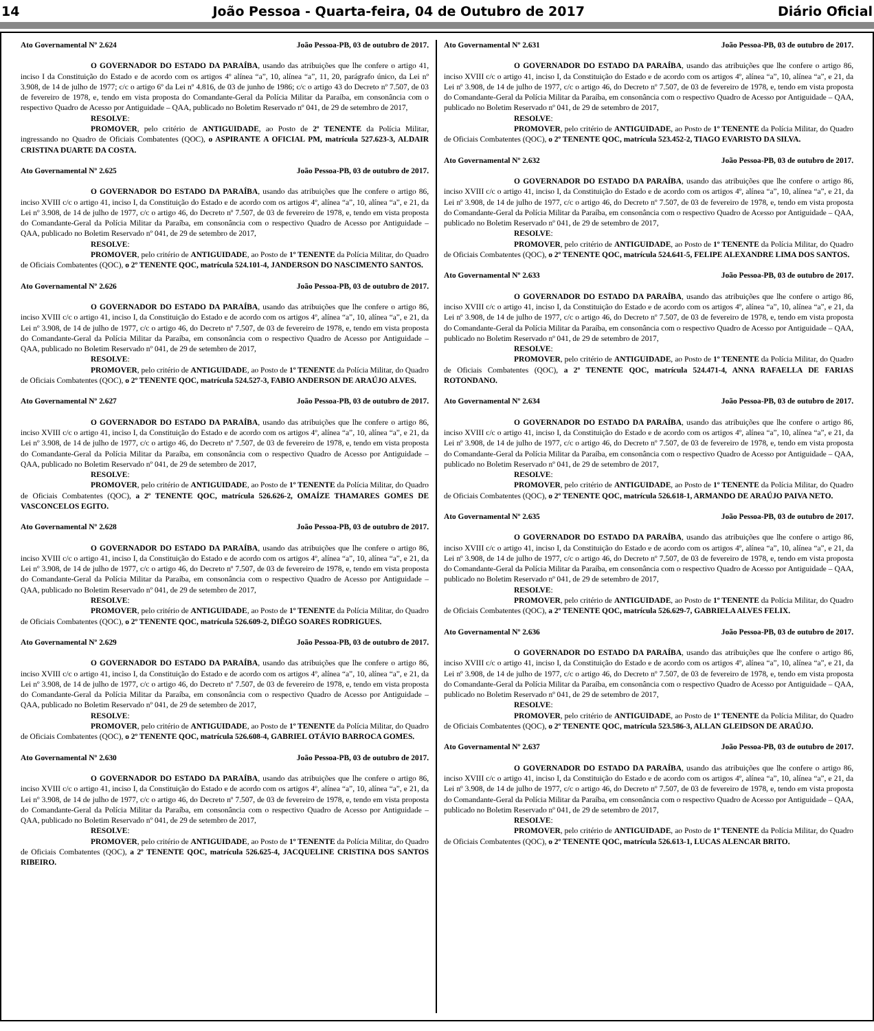14 João Pessoa - Quarta-feira, 04 de Outubro de 2017 Diário Oficial
Ato Governamental Nº 2.624 João Pessoa-PB, 03 de outubro de 2017.
O GOVERNADOR DO ESTADO DA PARAÍBA, usando das atribuições que lhe confere o artigo 41, inciso I da Constituição do Estado e de acordo com os artigos 4º alínea “a”, 10, alínea “a”, 11, 20, parágrafo único, da Lei nº 3.908, de 14 de julho de 1977; c/c o artigo 6º da Lei nº 4.816, de 03 de junho de 1986; c/c o artigo 43 do Decreto nº 7.507, de 03 de fevereiro de 1978, e, tendo em vista proposta do Comandante-Geral da Polícia Militar da Paraíba, em consonância com o respectivo Quadro de Acesso por Antiguidade – QAA, publicado no Boletim Reservado nº 041, de 29 de setembro de 2017,
RESOLVE:
PROMOVER, pelo critério de ANTIGUIDADE, ao Posto de 2º TENENTE da Polícia Militar, ingressando no Quadro de Oficiais Combatentes (QOC), o ASPIRANTE A OFICIAL PM, matrícula 527.623-3, ALDAIR CRISTINA DUARTE DA COSTA.
Ato Governamental Nº 2.625 João Pessoa-PB, 03 de outubro de 2017.
O GOVERNADOR DO ESTADO DA PARAÍBA, usando das atribuições que lhe confere o artigo 86, inciso XVIII c/c o artigo 41, inciso I, da Constituição do Estado e de acordo com os artigos 4º, alínea “a”, 10, alínea “a”, e 21, da Lei nº 3.908, de 14 de julho de 1977, c/c o artigo 46, do Decreto nº 7.507, de 03 de fevereiro de 1978, e, tendo em vista proposta do Comandante-Geral da Polícia Militar da Paraíba, em consonância com o respectivo Quadro de Acesso por Antiguidade – QAA, publicado no Boletim Reservado nº 041, de 29 de setembro de 2017,
RESOLVE:
PROMOVER, pelo critério de ANTIGUIDADE, ao Posto de 1º TENENTE da Polícia Militar, do Quadro de Oficiais Combatentes (QOC), o 2º TENENTE QOC, matrícula 524.101-4, JANDERSON DO NASCIMENTO SANTOS.
Ato Governamental Nº 2.626 João Pessoa-PB, 03 de outubro de 2017.
O GOVERNADOR DO ESTADO DA PARAÍBA, usando das atribuições que lhe confere o artigo 86, inciso XVIII c/c o artigo 41, inciso I, da Constituição do Estado e de acordo com os artigos 4º, alínea “a”, 10, alínea “a”, e 21, da Lei nº 3.908, de 14 de julho de 1977, c/c o artigo 46, do Decreto nº 7.507, de 03 de fevereiro de 1978, e, tendo em vista proposta do Comandante-Geral da Polícia Militar da Paraíba, em consonância com o respectivo Quadro de Acesso por Antiguidade – QAA, publicado no Boletim Reservado nº 041, de 29 de setembro de 2017,
RESOLVE:
PROMOVER, pelo critério de ANTIGUIDADE, ao Posto de 1º TENENTE da Polícia Militar, do Quadro de Oficiais Combatentes (QOC), o 2º TENENTE QOC, matrícula 524.527-3, FABIO ANDERSON DE ARAÚJO ALVES.
Ato Governamental Nº 2.627 João Pessoa-PB, 03 de outubro de 2017.
O GOVERNADOR DO ESTADO DA PARAÍBA, usando das atribuições que lhe confere o artigo 86, inciso XVIII c/c o artigo 41, inciso I, da Constituição do Estado e de acordo com os artigos 4º, alínea “a”, 10, alínea “a”, e 21, da Lei nº 3.908, de 14 de julho de 1977, c/c o artigo 46, do Decreto nº 7.507, de 03 de fevereiro de 1978, e, tendo em vista proposta do Comandante-Geral da Polícia Militar da Paraíba, em consonância com o respectivo Quadro de Acesso por Antiguidade – QAA, publicado no Boletim Reservado nº 041, de 29 de setembro de 2017,
RESOLVE:
PROMOVER, pelo critério de ANTIGUIDADE, ao Posto de 1º TENENTE da Polícia Militar, do Quadro de Oficiais Combatentes (QOC), a 2º TENENTE QOC, matrícula 526.626-2, OMAÍZE THAMARES GOMES DE VASCONCELOS EGITO.
Ato Governamental Nº 2.628 João Pessoa-PB, 03 de outubro de 2017.
O GOVERNADOR DO ESTADO DA PARAÍBA, usando das atribuições que lhe confere o artigo 86, inciso XVIII c/c o artigo 41, inciso I, da Constituição do Estado e de acordo com os artigos 4º, alínea “a”, 10, alínea “a”, e 21, da Lei nº 3.908, de 14 de julho de 1977, c/c o artigo 46, do Decreto nº 7.507, de 03 de fevereiro de 1978, e, tendo em vista proposta do Comandante-Geral da Polícia Militar da Paraíba, em consonância com o respectivo Quadro de Acesso por Antiguidade – QAA, publicado no Boletim Reservado nº 041, de 29 de setembro de 2017,
RESOLVE:
PROMOVER, pelo critério de ANTIGUIDADE, ao Posto de 1º TENENTE da Polícia Militar, do Quadro de Oficiais Combatentes (QOC), o 2º TENENTE QOC, matrícula 526.609-2, DIÊGO SOARES RODRIGUES.
Ato Governamental Nº 2.629 João Pessoa-PB, 03 de outubro de 2017.
O GOVERNADOR DO ESTADO DA PARAÍBA, usando das atribuições que lhe confere o artigo 86, inciso XVIII c/c o artigo 41, inciso I, da Constituição do Estado e de acordo com os artigos 4º, alínea “a”, 10, alínea “a”, e 21, da Lei nº 3.908, de 14 de julho de 1977, c/c o artigo 46, do Decreto nº 7.507, de 03 de fevereiro de 1978, e, tendo em vista proposta do Comandante-Geral da Polícia Militar da Paraíba, em consonância com o respectivo Quadro de Acesso por Antiguidade – QAA, publicado no Boletim Reservado nº 041, de 29 de setembro de 2017,
RESOLVE:
PROMOVER, pelo critério de ANTIGUIDADE, ao Posto de 1º TENENTE da Polícia Militar, do Quadro de Oficiais Combatentes (QOC), o 2º TENENTE QOC, matrícula 526.608-4, GABRIEL OTÁVIO BARROCA GOMES.
Ato Governamental Nº 2.630 João Pessoa-PB, 03 de outubro de 2017.
O GOVERNADOR DO ESTADO DA PARAÍBA, usando das atribuições que lhe confere o artigo 86, inciso XVIII c/c o artigo 41, inciso I, da Constituição do Estado e de acordo com os artigos 4º, alínea “a”, 10, alínea “a”, e 21, da Lei nº 3.908, de 14 de julho de 1977, c/c o artigo 46, do Decreto nº 7.507, de 03 de fevereiro de 1978, e, tendo em vista proposta do Comandante-Geral da Polícia Militar da Paraíba, em consonância com o respectivo Quadro de Acesso por Antiguidade – QAA, publicado no Boletim Reservado nº 041, de 29 de setembro de 2017,
RESOLVE:
PROMOVER, pelo critério de ANTIGUIDADE, ao Posto de 1º TENENTE da Polícia Militar, do Quadro de Oficiais Combatentes (QOC), a 2º TENENTE QOC, matrícula 526.625-4, JACQUELINE CRISTINA DOS SANTOS RIBEIRO.
Ato Governamental Nº 2.631 João Pessoa-PB, 03 de outubro de 2017.
O GOVERNADOR DO ESTADO DA PARAÍBA, usando das atribuições que lhe confere o artigo 86, inciso XVIII c/c o artigo 41, inciso I, da Constituição do Estado e de acordo com os artigos 4º, alínea “a”, 10, alínea “a”, e 21, da Lei nº 3.908, de 14 de julho de 1977, c/c o artigo 46, do Decreto nº 7.507, de 03 de fevereiro de 1978, e, tendo em vista proposta do Comandante-Geral da Polícia Militar da Paraíba, em consonância com o respectivo Quadro de Acesso por Antiguidade – QAA, publicado no Boletim Reservado nº 041, de 29 de setembro de 2017,
RESOLVE:
PROMOVER, pelo critério de ANTIGUIDADE, ao Posto de 1º TENENTE da Polícia Militar, do Quadro de Oficiais Combatentes (QOC), o 2º TENENTE QOC, matrícula 523.452-2, TIAGO EVARISTO DA SILVA.
Ato Governamental Nº 2.632 João Pessoa-PB, 03 de outubro de 2017.
O GOVERNADOR DO ESTADO DA PARAÍBA, usando das atribuições que lhe confere o artigo 86, inciso XVIII c/c o artigo 41, inciso I, da Constituição do Estado e de acordo com os artigos 4º, alínea “a”, 10, alínea “a”, e 21, da Lei nº 3.908, de 14 de julho de 1977, c/c o artigo 46, do Decreto nº 7.507, de 03 de fevereiro de 1978, e, tendo em vista proposta do Comandante-Geral da Polícia Militar da Paraíba, em consonância com o respectivo Quadro de Acesso por Antiguidade – QAA, publicado no Boletim Reservado nº 041, de 29 de setembro de 2017,
RESOLVE:
PROMOVER, pelo critério de ANTIGUIDADE, ao Posto de 1º TENENTE da Polícia Militar, do Quadro de Oficiais Combatentes (QOC), o 2º TENENTE QOC, matrícula 524.641-5, FELIPE ALEXANDRE LIMA DOS SANTOS.
Ato Governamental Nº 2.633 João Pessoa-PB, 03 de outubro de 2017.
O GOVERNADOR DO ESTADO DA PARAÍBA, usando das atribuições que lhe confere o artigo 86, inciso XVIII c/c o artigo 41, inciso I, da Constituição do Estado e de acordo com os artigos 4º, alínea “a”, 10, alínea “a”, e 21, da Lei nº 3.908, de 14 de julho de 1977, c/c o artigo 46, do Decreto nº 7.507, de 03 de fevereiro de 1978, e, tendo em vista proposta do Comandante-Geral da Polícia Militar da Paraíba, em consonância com o respectivo Quadro de Acesso por Antiguidade – QAA, publicado no Boletim Reservado nº 041, de 29 de setembro de 2017,
RESOLVE:
PROMOVER, pelo critério de ANTIGUIDADE, ao Posto de 1º TENENTE da Polícia Militar, do Quadro de Oficiais Combatentes (QOC), a 2º TENENTE QOC, matrícula 524.471-4, ANNA RAFAELLA DE FARIAS ROTONDANO.
Ato Governamental Nº 2.634 João Pessoa-PB, 03 de outubro de 2017.
O GOVERNADOR DO ESTADO DA PARAÍBA, usando das atribuições que lhe confere o artigo 86, inciso XVIII c/c o artigo 41, inciso I, da Constituição do Estado e de acordo com os artigos 4º, alínea “a”, 10, alínea “a”, e 21, da Lei nº 3.908, de 14 de julho de 1977, c/c o artigo 46, do Decreto nº 7.507, de 03 de fevereiro de 1978, e, tendo em vista proposta do Comandante-Geral da Polícia Militar da Paraíba, em consonância com o respectivo Quadro de Acesso por Antiguidade – QAA, publicado no Boletim Reservado nº 041, de 29 de setembro de 2017,
RESOLVE:
PROMOVER, pelo critério de ANTIGUIDADE, ao Posto de 1º TENENTE da Polícia Militar, do Quadro de Oficiais Combatentes (QOC), o 2º TENENTE QOC, matrícula 526.618-1, ARMANDO DE ARAÚJO PAIVA NETO.
Ato Governamental Nº 2.635 João Pessoa-PB, 03 de outubro de 2017.
O GOVERNADOR DO ESTADO DA PARAÍBA, usando das atribuições que lhe confere o artigo 86, inciso XVIII c/c o artigo 41, inciso I, da Constituição do Estado e de acordo com os artigos 4º, alínea “a”, 10, alínea “a”, e 21, da Lei nº 3.908, de 14 de julho de 1977, c/c o artigo 46, do Decreto nº 7.507, de 03 de fevereiro de 1978, e, tendo em vista proposta do Comandante-Geral da Polícia Militar da Paraíba, em consonância com o respectivo Quadro de Acesso por Antiguidade – QAA, publicado no Boletim Reservado nº 041, de 29 de setembro de 2017,
RESOLVE:
PROMOVER, pelo critério de ANTIGUIDADE, ao Posto de 1º TENENTE da Polícia Militar, do Quadro de Oficiais Combatentes (QOC), a 2º TENENTE QOC, matrícula 526.629-7, GABRIELA ALVES FELIX.
Ato Governamental Nº 2.636 João Pessoa-PB, 03 de outubro de 2017.
O GOVERNADOR DO ESTADO DA PARAÍBA, usando das atribuições que lhe confere o artigo 86, inciso XVIII c/c o artigo 41, inciso I, da Constituição do Estado e de acordo com os artigos 4º, alínea “a”, 10, alínea “a”, e 21, da Lei nº 3.908, de 14 de julho de 1977, c/c o artigo 46, do Decreto nº 7.507, de 03 de fevereiro de 1978, e, tendo em vista proposta do Comandante-Geral da Polícia Militar da Paraíba, em consonância com o respectivo Quadro de Acesso por Antiguidade – QAA, publicado no Boletim Reservado nº 041, de 29 de setembro de 2017,
RESOLVE:
PROMOVER, pelo critério de ANTIGUIDADE, ao Posto de 1º TENENTE da Polícia Militar, do Quadro de Oficiais Combatentes (QOC), o 2º TENENTE QOC, matrícula 523.586-3, ALLAN GLEIDSON DE ARAÚJO.
Ato Governamental Nº 2.637 João Pessoa-PB, 03 de outubro de 2017.
O GOVERNADOR DO ESTADO DA PARAÍBA, usando das atribuições que lhe confere o artigo 86, inciso XVIII c/c o artigo 41, inciso I, da Constituição do Estado e de acordo com os artigos 4º, alínea “a”, 10, alínea “a”, e 21, da Lei nº 3.908, de 14 de julho de 1977, c/c o artigo 46, do Decreto nº 7.507, de 03 de fevereiro de 1978, e, tendo em vista proposta do Comandante-Geral da Polícia Militar da Paraíba, em consonância com o respectivo Quadro de Acesso por Antiguidade – QAA, publicado no Boletim Reservado nº 041, de 29 de setembro de 2017,
RESOLVE:
PROMOVER, pelo critério de ANTIGUIDADE, ao Posto de 1º TENENTE da Polícia Militar, do Quadro de Oficiais Combatentes (QOC), o 2º TENENTE QOC, matrícula 526.613-1, LUCAS ALENCAR BRITO.